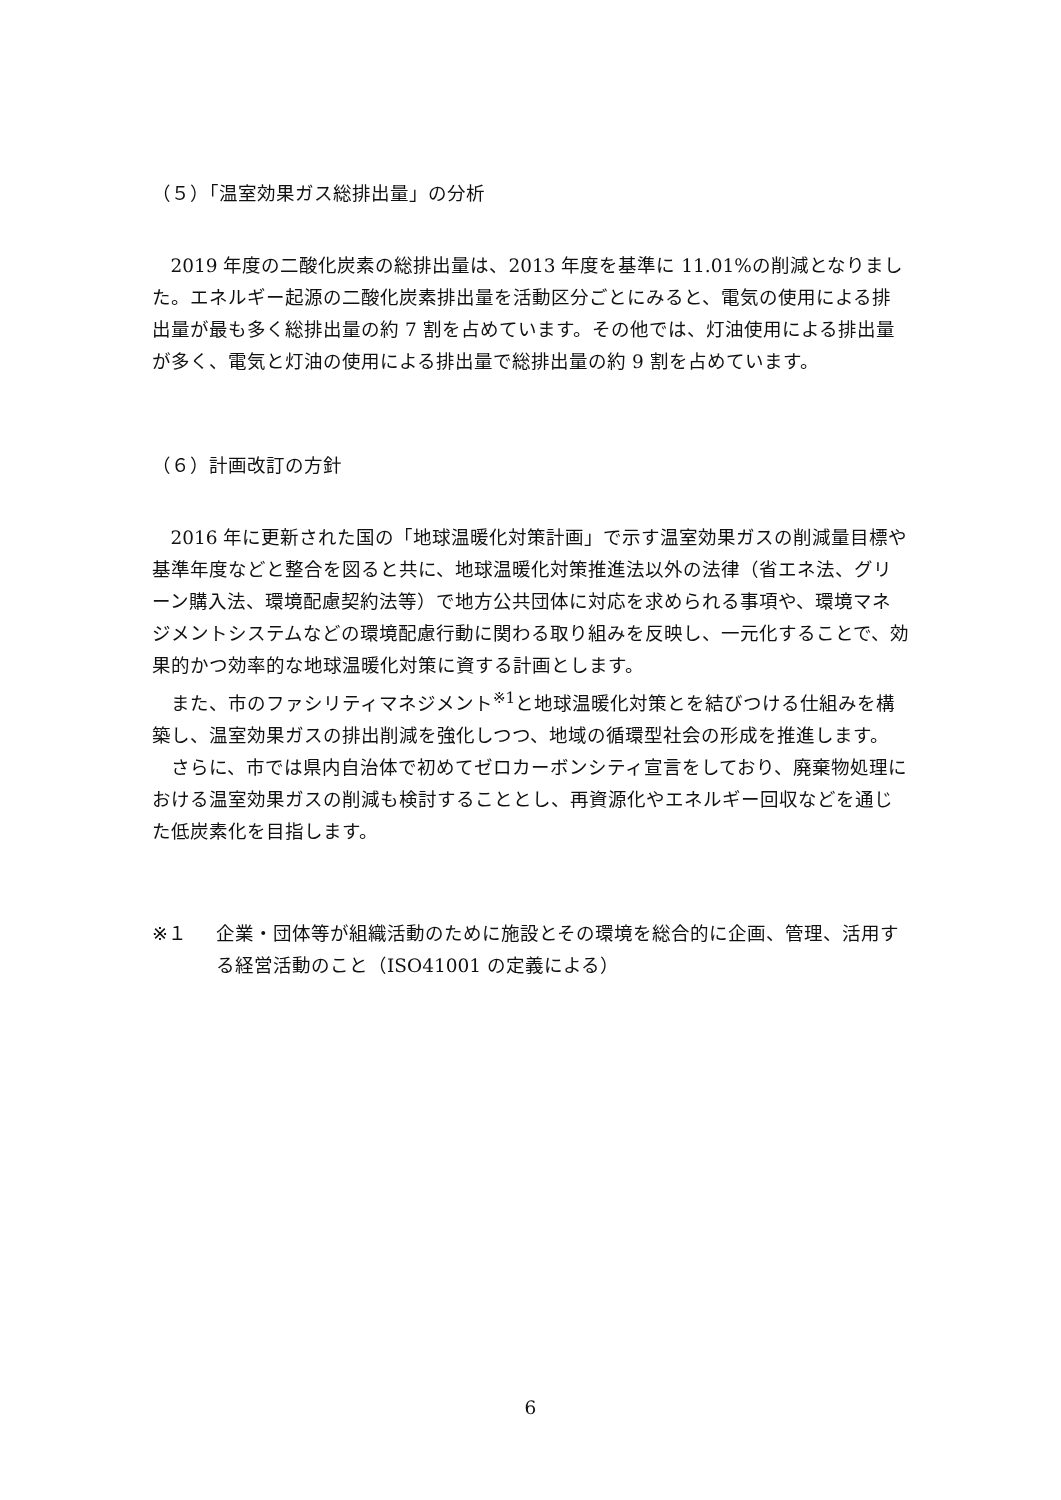（５）「温室効果ガス総排出量」の分析
2019 年度の二酸化炭素の総排出量は、2013 年度を基準に 11.01%の削減となりました。エネルギー起源の二酸化炭素排出量を活動区分ごとにみると、電気の使用による排出量が最も多く総排出量の約 7 割を占めています。その他では、灯油使用による排出量が多く、電気と灯油の使用による排出量で総排出量の約 9 割を占めています。
（６）計画改訂の方針
2016 年に更新された国の「地球温暖化対策計画」で示す温室効果ガスの削減量目標や基準年度などと整合を図ると共に、地球温暖化対策推進法以外の法律（省エネ法、グリーン購入法、環境配慮契約法等）で地方公共団体に対応を求められる事項や、環境マネジメントシステムなどの環境配慮行動に関わる取り組みを反映し、一元化することで、効果的かつ効率的な地球温暖化対策に資する計画とします。
また、市のファシリティマネジメント<sup>※1</sup>と地球温暖化対策とを結びつける仕組みを構築し、温室効果ガスの排出削減を強化しつつ、地域の循環型社会の形成を推進します。
さらに、市では県内自治体で初めてゼロカーボンシティ宣言をしており、廃棄物処理における温室効果ガスの削減も検討することとし、再資源化やエネルギー回収などを通じた低炭素化を目指します。
※１ 企業・団体等が組織活動のために施設とその環境を総合的に企画、管理、活用する経営活動のこと（ISO41001 の定義による）
6